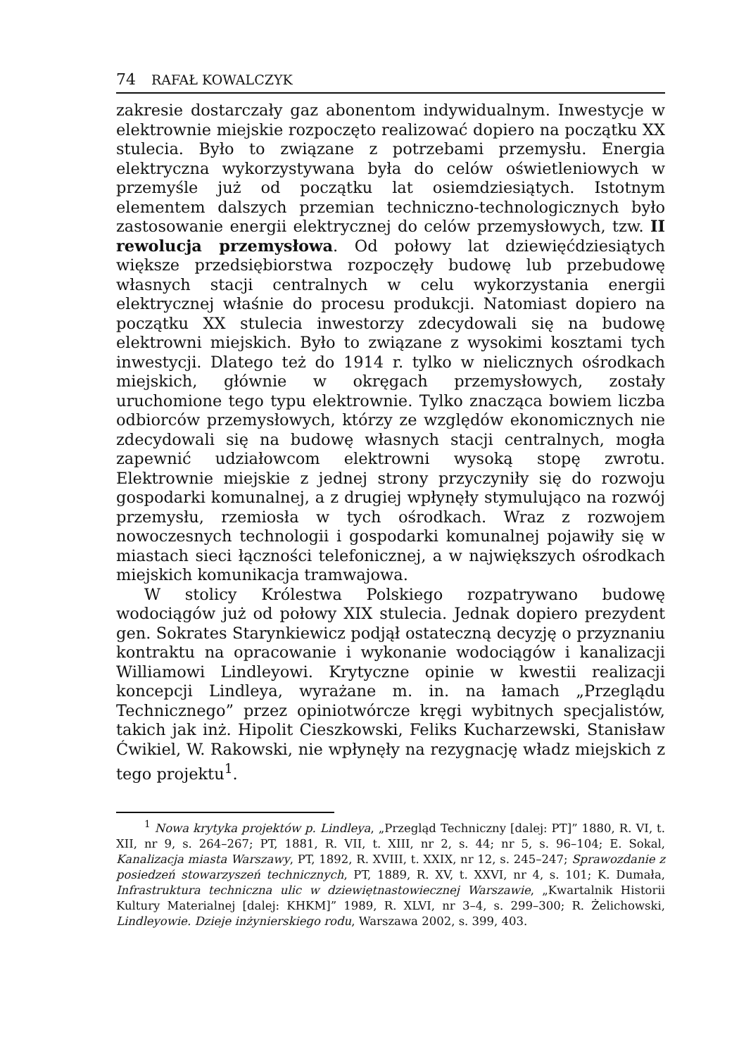74 RAFAŁ KOWALCZYK
zakresie dostarczały gaz abonentom indywidualnym. Inwestycje w elektrownie miejskie rozpoczęto realizować dopiero na początku XX stulecia. Było to związane z potrzebami przemysłu. Energia elektryczna wykorzystywana była do celów oświetleniowych w przemyśle już od początku lat osiemdziesiątych. Istotnym elementem dalszych przemian techniczno-technologicznych było zastosowanie energii elektrycznej do celów przemysłowych, tzw. II rewolucja przemysłowa. Od połowy lat dziewięćdziesiątych większe przedsiębiorstwa rozpoczęły budowę lub przebudowę własnych stacji centralnych w celu wykorzystania energii elektrycznej właśnie do procesu produkcji. Natomiast dopiero na początku XX stulecia inwestorzy zdecydowali się na budowę elektrowni miejskich. Było to związane z wysokimi kosztami tych inwestycji. Dlatego też do 1914 r. tylko w nielicznych ośrodkach miejskich, głównie w okręgach przemysłowych, zostały uruchomione tego typu elektrownie. Tylko znacząca bowiem liczba odbiorców przemysłowych, którzy ze względów ekonomicznych nie zdecydowali się na budowę własnych stacji centralnych, mogła zapewnić udziałowcom elektrowni wysoką stopę zwrotu. Elektrownie miejskie z jednej strony przyczyniły się do rozwoju gospodarki komunalnej, a z drugiej wpłynęły stymulująco na rozwój przemysłu, rzemiosła w tych ośrodkach. Wraz z rozwojem nowoczesnych technologii i gospodarki komunalnej pojawiły się w miastach sieci łączności telefonicznej, a w największych ośrodkach miejskich komunikacja tramwajowa.
W stolicy Królestwa Polskiego rozpatrywano budowę wodociągów już od połowy XIX stulecia. Jednak dopiero prezydent gen. Sokrates Starynkiewicz podjął ostateczną decyzję o przyznaniu kontraktu na opracowanie i wykonanie wodociągów i kanalizacji Williamowi Lindleyowi. Krytyczne opinie w kwestii realizacji koncepcji Lindleya, wyrażane m. in. na łamach „Przeglądu Technicznego” przez opiniotwórcze kręgi wybitnych specjalistów, takich jak inż. Hipolit Cieszkowski, Feliks Kucharzewski, Stanisław Ćwikiel, W. Rakowski, nie wpłynęły na rezygnację władz miejskich z tego projektu<sup>1</sup>.
<sup>1</sup> Nowa krytyka projektów p. Lindleya, „Przegląd Techniczny [dalej: PT]” 1880, R. VI, t. XII, nr 9, s. 264–267; PT, 1881, R. VII, t. XIII, nr 2, s. 44; nr 5, s. 96–104; E. Sokal, Kanalizacja miasta Warszawy, PT, 1892, R. XVIII, t. XXIX, nr 12, s. 245–247; Sprawozdanie z posiedzeń stowarzyszeń technicznych, PT, 1889, R. XV, t. XXVI, nr 4, s. 101; K. Dumała, Infrastruktura techniczna ulic w dziewiętnastowiecznej Warszawie, „Kwartalnik Historii Kultury Materialnej [dalej: KHKM]” 1989, R. XLVI, nr 3–4, s. 299–300; R. Żelichowski, Lindleyowie. Dzieje inżynierskiego rodu, Warszawa 2002, s. 399, 403.